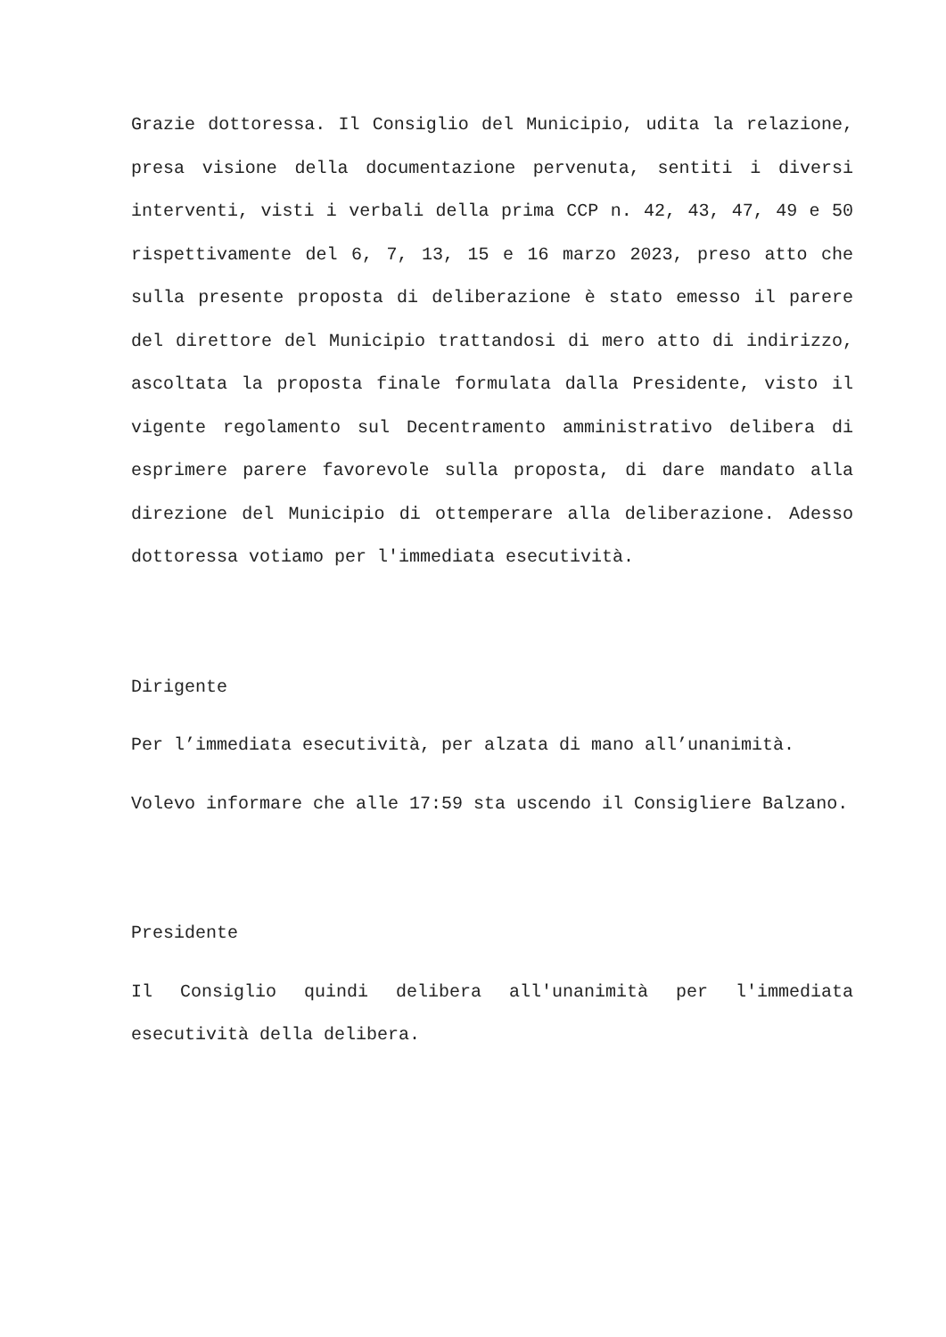Grazie dottoressa. Il Consiglio del Municipio, udita la relazione, presa visione della documentazione pervenuta, sentiti i diversi interventi, visti i verbali della prima CCP n. 42, 43, 47, 49 e 50 rispettivamente del 6, 7, 13, 15 e 16 marzo 2023, preso atto che sulla presente proposta di deliberazione è stato emesso il parere del direttore del Municipio trattandosi di mero atto di indirizzo, ascoltata la proposta finale formulata dalla Presidente, visto il vigente regolamento sul Decentramento amministrativo delibera di esprimere parere favorevole sulla proposta, di dare mandato alla direzione del Municipio di ottemperare alla deliberazione. Adesso dottoressa votiamo per l'immediata esecutività.
Dirigente
Per l’immediata esecutività, per alzata di mano all’unanimità.
Volevo informare che alle 17:59 sta uscendo il Consigliere Balzano.
Presidente
Il Consiglio quindi delibera all'unanimità per l'immediata esecutività della delibera.